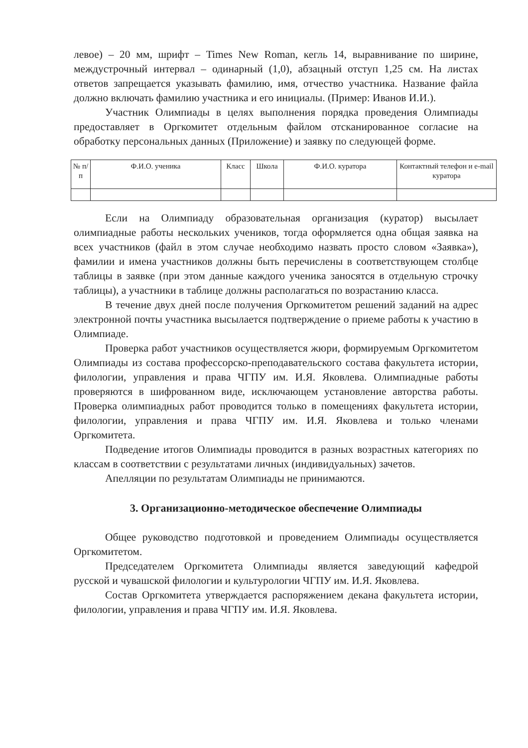левое) – 20 мм, шрифт – Times New Roman, кегль 14, выравнивание по ширине, междустрочный интервал – одинарный (1,0), абзацный отступ 1,25 см. На листах ответов запрещается указывать фамилию, имя, отчество участника. Название файла должно включать фамилию участника и его инициалы. (Пример: Иванов И.И.).
Участник Олимпиады в целях выполнения порядка проведения Олимпиады предоставляет в Оргкомитет отдельным файлом отсканированное согласие на обработку персональных данных (Приложение) и заявку по следующей форме.
| № п/п | Ф.И.О. ученика | Класс | Школа | Ф.И.О. куратора | Контактный телефон и e-mail куратора |
| --- | --- | --- | --- | --- | --- |
Если на Олимпиаду образовательная организация (куратор) высылает олимпиадные работы нескольких учеников, тогда оформляется одна общая заявка на всех участников (файл в этом случае необходимо назвать просто словом «Заявка»), фамилии и имена участников должны быть перечислены в соответствующем столбце таблицы в заявке (при этом данные каждого ученика заносятся в отдельную строчку таблицы), а участники в таблице должны располагаться по возрастанию класса.
В течение двух дней после получения Оргкомитетом решений заданий на адрес электронной почты участника высылается подтверждение о приеме работы к участию в Олимпиаде.
Проверка работ участников осуществляется жюри, формируемым Оргкомитетом Олимпиады из состава профессорско-преподавательского состава факультета истории, филологии, управления и права ЧГПУ им. И.Я. Яковлева. Олимпиадные работы проверяются в шифрованном виде, исключающем установление авторства работы. Проверка олимпиадных работ проводится только в помещениях факультета истории, филологии, управления и права ЧГПУ им. И.Я. Яковлева и только членами Оргкомитета.
Подведение итогов Олимпиады проводится в разных возрастных категориях по классам в соответствии с результатами личных (индивидуальных) зачетов.
Апелляции по результатам Олимпиады не принимаются.
3. Организационно-методическое обеспечение Олимпиады
Общее руководство подготовкой и проведением Олимпиады осуществляется Оргкомитетом.
Председателем Оргкомитета Олимпиады является заведующий кафедрой русской и чувашской филологии и культурологии ЧГПУ им. И.Я. Яковлева.
Состав Оргкомитета утверждается распоряжением декана факультета истории, филологии, управления и права ЧГПУ им. И.Я. Яковлева.